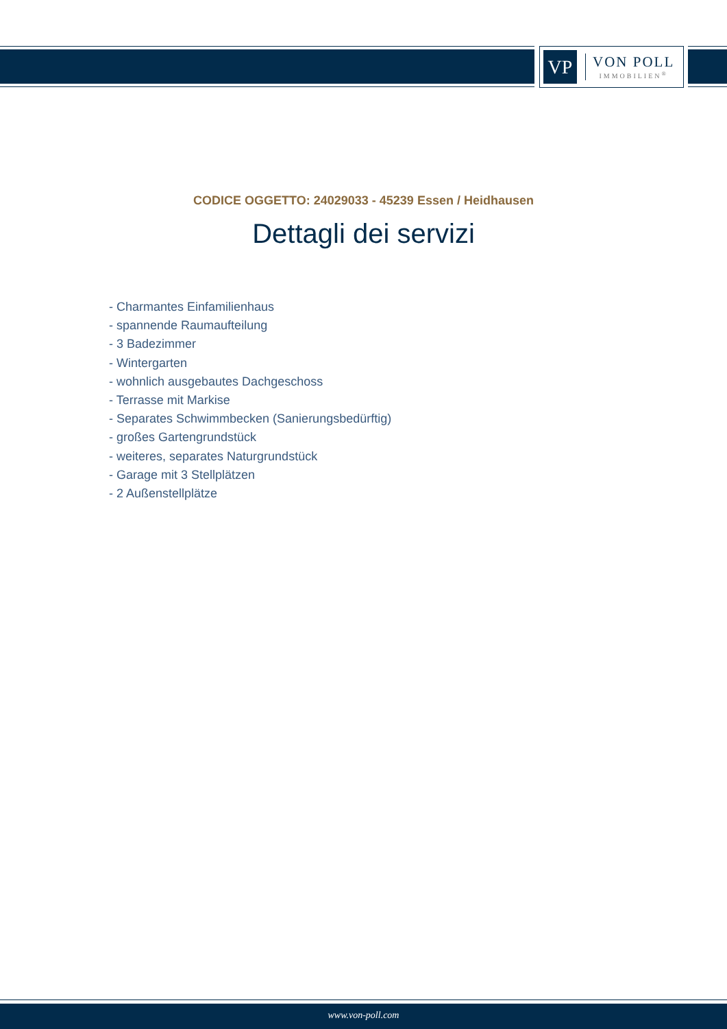VP
VON POLL
IMMOBILIEN<sup>®</sup>
CODICE OGGETTO: 24029033 - 45239 Essen / Heidhausen
Dettagli dei servizi
- Charmantes Einfamilienhaus
- spannende Raumaufteilung
- 3 Badezimmer
- Wintergarten
- wohnlich ausgebautes Dachgeschoss
- Terrasse mit Markise
- Separates Schwimmbecken (Sanierungsbedürftig)
- großes Gartengrundstück
- weiteres, separates Naturgrundstück
- Garage mit 3 Stellplätzen
- 2 Außenstellplätze
www.von-poll.com